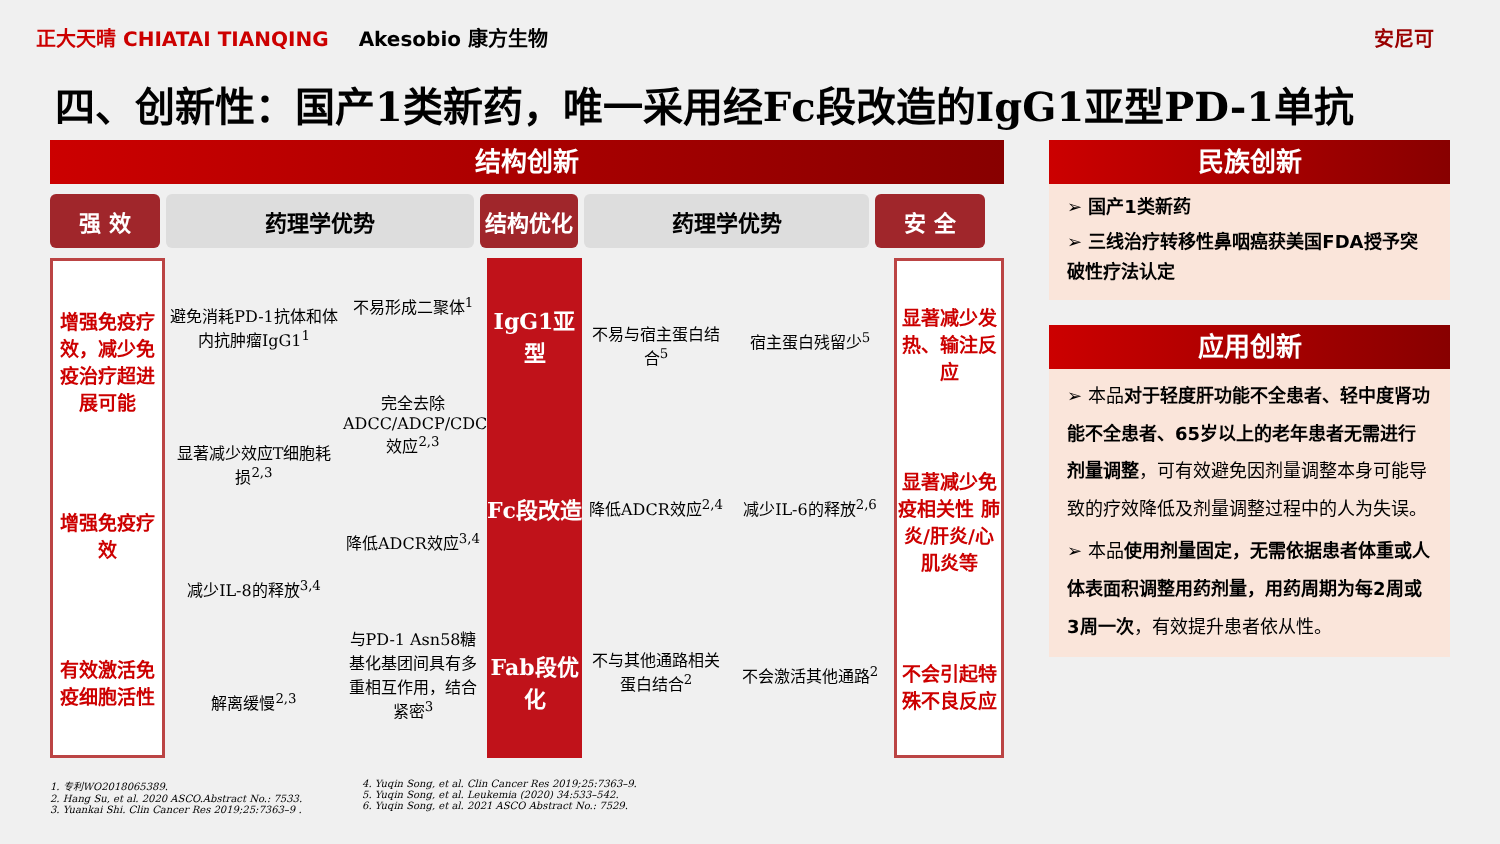正大天晴 CHIATAI TIANQING Akesobio 康方生物 安尼可
四、创新性：国产1类新药，唯一采用经Fc段改造的IgG1亚型PD-1单抗
结构创新
强 效 药理学优势 结构优化 药理学优势 安 全
增强免疫疗效，减少免疫治疗超进展可能
增强免疫疗效
有效激活免疫细胞活性
避免消耗PD-1抗体和体内抗肿瘤IgG1<sup>1</sup>
显著减少效应T细胞耗损<sup>2,3</sup>
减少IL-8的释放<sup>3,4</sup>
解离缓慢<sup>2,3</sup>
不易形成二聚体<sup>1</sup>
完全去除ADCC/ADCP/CDC效应<sup>2,3</sup>
降低ADCR效应<sup>3,4</sup>
与PD-1 Asn58糖基化基团间具有多重相互作用，结合紧密<sup>3</sup>
IgG1亚型
Fc段改造
Fab段优化
不易与宿主蛋白结合<sup>5</sup>
降低ADCR效应<sup>2,4</sup>
不与其他通路相关蛋白结合<sup>2</sup>
宿主蛋白残留少<sup>5</sup>
减少IL-6的释放<sup>2,6</sup>
不会激活其他通路<sup>2</sup>
显著减少发热、输注反应
显著减少免疫相关性 肺炎/肝炎/心肌炎等
不会引起特殊不良反应
民族创新
➢ 国产1类新药
➢ 三线治疗转移性鼻咽癌获美国FDA授予突破性疗法认定
应用创新
➢ 本品对于轻度肝功能不全患者、轻中度肾功能不全患者、65岁以上的老年患者无需进行剂量调整，可有效避免因剂量调整本身可能导致的疗效降低及剂量调整过程中的人为失误。
➢ 本品使用剂量固定，无需依据患者体重或人体表面积调整用药剂量，用药周期为每2周或3周一次，有效提升患者依从性。
1. 专利WO2018065389.
2. Hang Su, et al. 2020 ASCO.Abstract No.: 7533.
3. Yuankai Shi. Clin Cancer Res 2019;25:7363–9 .
4. Yuqin Song, et al. Clin Cancer Res 2019;25:7363–9.
5. Yuqin Song, et al. Leukemia (2020) 34:533–542.
6. Yuqin Song, et al. 2021 ASCO Abstract No.: 7529.